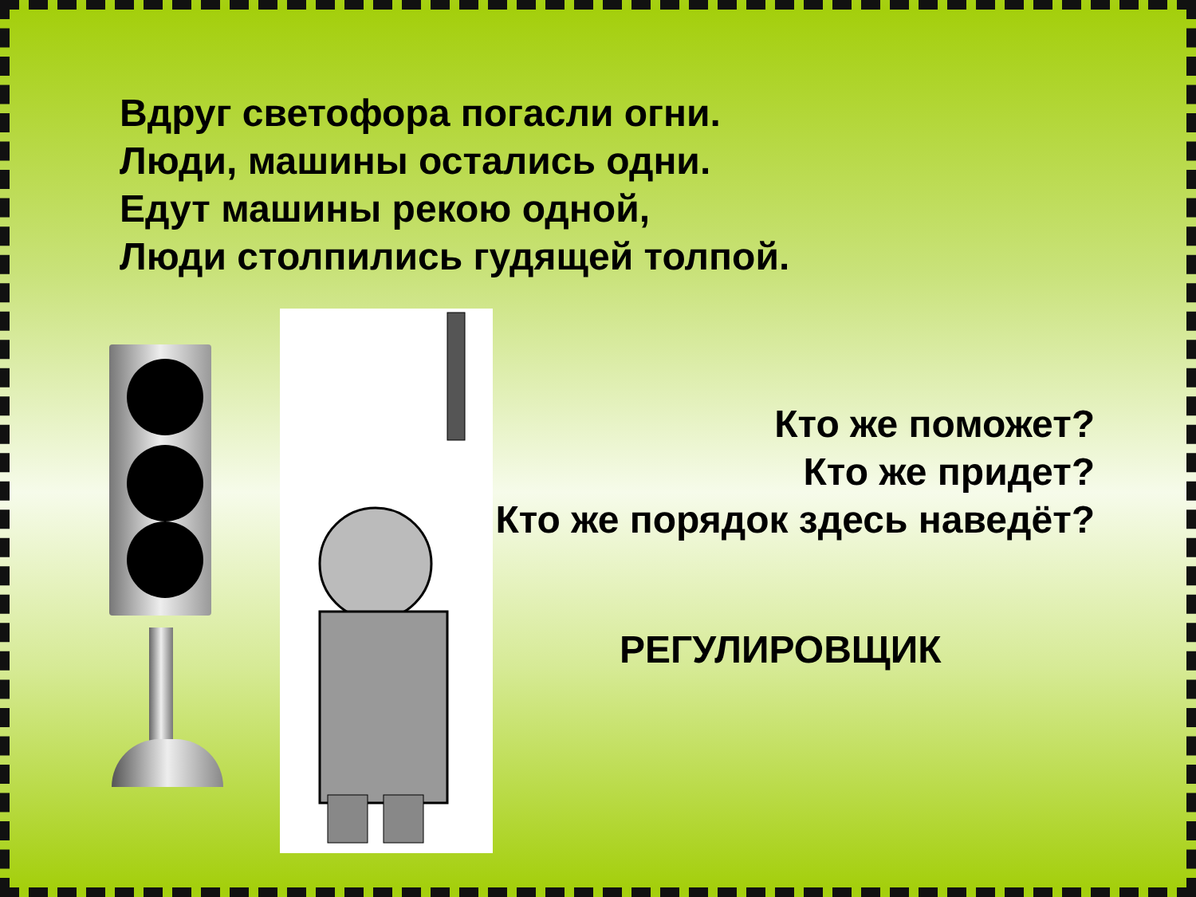Вдруг светофора погасли огни.
Люди, машины остались одни.
Едут машины рекою одной,
Люди столпились гудящей толпой.
Кто же поможет?
Кто же придет?
Кто же порядок здесь наведёт?
РЕГУЛИРОВЩИК